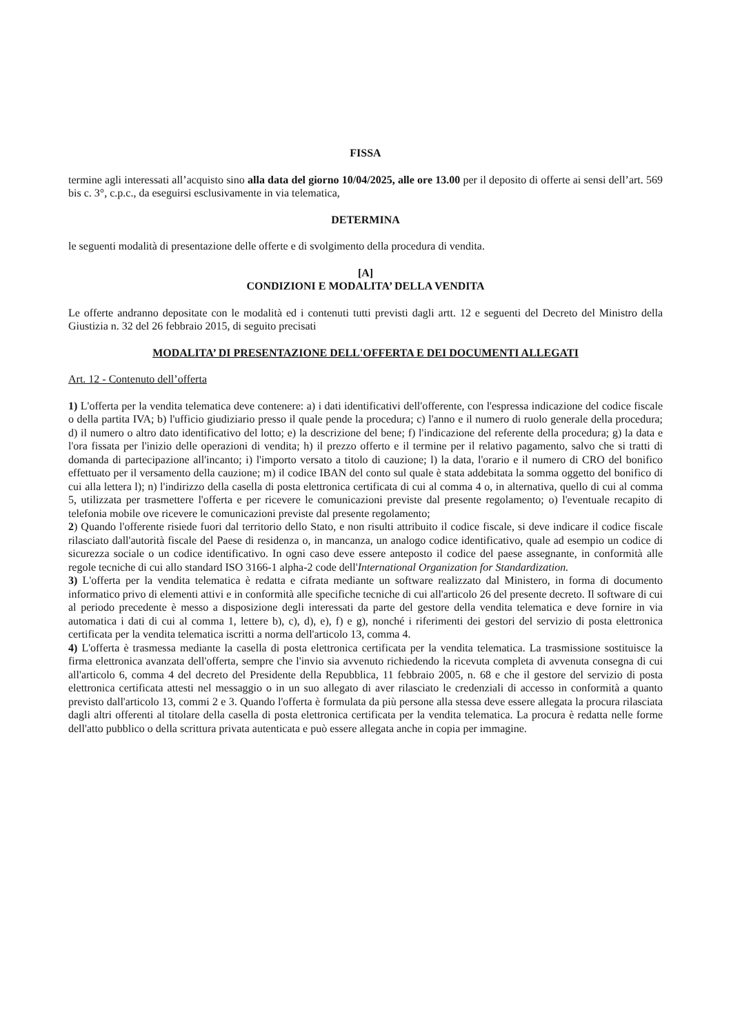FISSA
termine agli interessati all’acquisto sino alla data del giorno 10/04/2025, alle ore 13.00 per il deposito di offerte ai sensi dell’art. 569 bis c. 3°, c.p.c., da eseguirsi esclusivamente in via telematica,
DETERMINA
le seguenti modalità di presentazione delle offerte e di svolgimento della procedura di vendita.
[A]
CONDIZIONI E MODALITA’ DELLA VENDITA
Le offerte andranno depositate con le modalità ed i contenuti tutti previsti dagli artt. 12 e seguenti del Decreto del Ministro della Giustizia n. 32 del 26 febbraio 2015, di seguito precisati
MODALITA’ DI PRESENTAZIONE DELL'OFFERTA E DEI DOCUMENTI ALLEGATI
Art. 12 - Contenuto dell’offerta
1) L'offerta per la vendita telematica deve contenere: a) i dati identificativi dell'offerente, con l'espressa indicazione del codice fiscale o della partita IVA; b) l'ufficio giudiziario presso il quale pende la procedura; c) l'anno e il numero di ruolo generale della procedura; d) il numero o altro dato identificativo del lotto; e) la descrizione del bene; f) l'indicazione del referente della procedura; g) la data e l'ora fissata per l'inizio delle operazioni di vendita; h) il prezzo offerto e il termine per il relativo pagamento, salvo che si tratti di domanda di partecipazione all'incanto; i) l'importo versato a titolo di cauzione; l) la data, l'orario e il numero di CRO del bonifico effettuato per il versamento della cauzione; m) il codice IBAN del conto sul quale è stata addebitata la somma oggetto del bonifico di cui alla lettera l); n) l'indirizzo della casella di posta elettronica certificata di cui al comma 4 o, in alternativa, quello di cui al comma 5, utilizzata per trasmettere l'offerta e per ricevere le comunicazioni previste dal presente regolamento; o) l'eventuale recapito di telefonia mobile ove ricevere le comunicazioni previste dal presente regolamento;
2) Quando l'offerente risiede fuori dal territorio dello Stato, e non risulti attribuito il codice fiscale, si deve indicare il codice fiscale rilasciato dall'autorità fiscale del Paese di residenza o, in mancanza, un analogo codice identificativo, quale ad esempio un codice di sicurezza sociale o un codice identificativo. In ogni caso deve essere anteposto il codice del paese assegnante, in conformità alle regole tecniche di cui allo standard ISO 3166-1 alpha-2 code dell'International Organization for Standardization.
3) L'offerta per la vendita telematica è redatta e cifrata mediante un software realizzato dal Ministero, in forma di documento informatico privo di elementi attivi e in conformità alle specifiche tecniche di cui all'articolo 26 del presente decreto. Il software di cui al periodo precedente è messo a disposizione degli interessati da parte del gestore della vendita telematica e deve fornire in via automatica i dati di cui al comma 1, lettere b), c), d), e), f) e g), nonché i riferimenti dei gestori del servizio di posta elettronica certificata per la vendita telematica iscritti a norma dell'articolo 13, comma 4.
4) L'offerta è trasmessa mediante la casella di posta elettronica certificata per la vendita telematica. La trasmissione sostituisce la firma elettronica avanzata dell'offerta, sempre che l'invio sia avvenuto richiedendo la ricevuta completa di avvenuta consegna di cui all'articolo 6, comma 4 del decreto del Presidente della Repubblica, 11 febbraio 2005, n. 68 e che il gestore del servizio di posta elettronica certificata attesti nel messaggio o in un suo allegato di aver rilasciato le credenziali di accesso in conformità a quanto previsto dall'articolo 13, commi 2 e 3. Quando l'offerta è formulata da più persone alla stessa deve essere allegata la procura rilasciata dagli altri offerenti al titolare della casella di posta elettronica certificata per la vendita telematica. La procura è redatta nelle forme dell'atto pubblico o della scrittura privata autenticata e può essere allegata anche in copia per immagine.